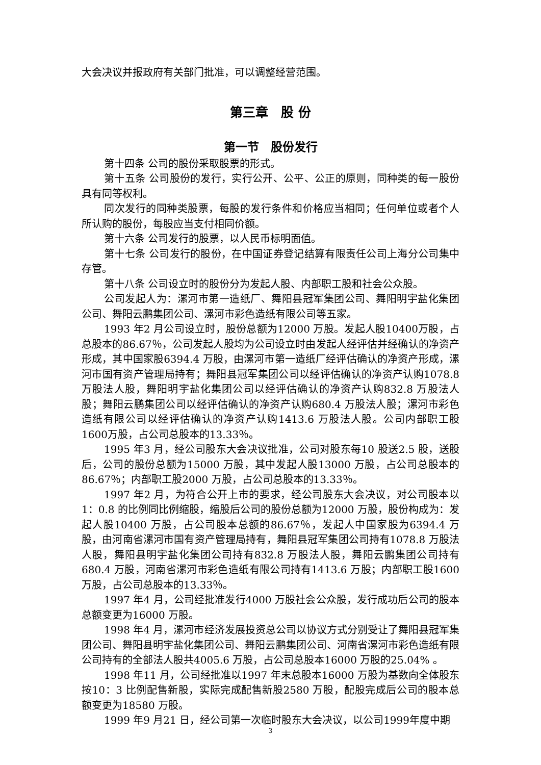大会决议并报政府有关部门批准，可以调整经营范围。
第三章　股 份
第一节　股份发行
第十四条 公司的股份采取股票的形式。
第十五条 公司股份的发行，实行公开、公平、公正的原则，同种类的每一股份具有同等权利。
同次发行的同种类股票，每股的发行条件和价格应当相同；任何单位或者个人所认购的股份，每股应当支付相同价额。
第十六条 公司发行的股票，以人民币标明面值。
第十七条 公司发行的股份，在中国证券登记结算有限责任公司上海分公司集中存管。
第十八条 公司设立时的股份分为发起人股、内部职工股和社会公众股。
公司发起人为：漯河市第一造纸厂、舞阳县冠军集团公司、舞阳明宇盐化集团公司、舞阳云鹏集团公司、漯河市彩色造纸有限公司等五家。
1993 年2 月公司设立时，股份总额为12000 万股。发起人股10400万股，占总股本的86.67％，公司发起人股均为公司设立时由发起人经评估并经确认的净资产形成，其中国家股6394.4 万股，由漯河市第一造纸厂经评估确认的净资产形成，漯河市国有资产管理局持有；舞阳县冠军集团公司以经评估确认的净资产认购1078.8 万股法人股，舞阳明宇盐化集团公司以经评估确认的净资产认购832.8 万股法人股；舞阳云鹏集团公司以经评估确认的净资产认购680.4 万股法人股；漯河市彩色造纸有限公司以经评估确认的净资产认购1413.6 万股法人股。公司内部职工股1600万股，占公司总股本的13.33％。
1995 年3 月，经公司股东大会决议批准，公司对股东每10 股送2.5 股，送股后，公司的股份总额为15000 万股，其中发起人股13000 万股，占公司总股本的86.67％；内部职工股2000 万股，占公司总股本的13.33％。
1997 年2 月，为符合公开上市的要求，经公司股东大会决议，对公司股本以1：0.8 的比例同比例缩股，缩股后公司的股份总额为12000 万股，股份构成为：发起人股10400 万股，占公司股本总额的86.67％，发起人中国家股为6394.4 万股，由河南省漯河市国有资产管理局持有，舞阳县冠军集团公司持有1078.8 万股法人股，舞阳县明宇盐化集团公司持有832.8 万股法人股，舞阳云鹏集团公司持有680.4 万股，河南省漯河市彩色造纸有限公司持有1413.6 万股；内部职工股1600 万股，占公司总股本的13.33％。
1997 年4 月，公司经批准发行4000 万股社会公众股，发行成功后公司的股本总额变更为16000 万股。
1998 年4 月，漯河市经济发展投资总公司以协议方式分别受让了舞阳县冠军集团公司、舞阳县明宇盐化集团公司、舞阳云鹏集团公司、河南省漯河市彩色造纸有限公司持有的全部法人股共4005.6 万股，占公司总股本16000 万股的25.04% 。
1998 年11 月，公司经批准以1997 年末总股本16000 万股为基数向全体股东按10：3 比例配售新股，实际完成配售新股2580 万股，配股完成后公司的股本总额变更为18580 万股。
1999 年9 月21 日，经公司第一次临时股东大会决议，以公司1999年度中期
3